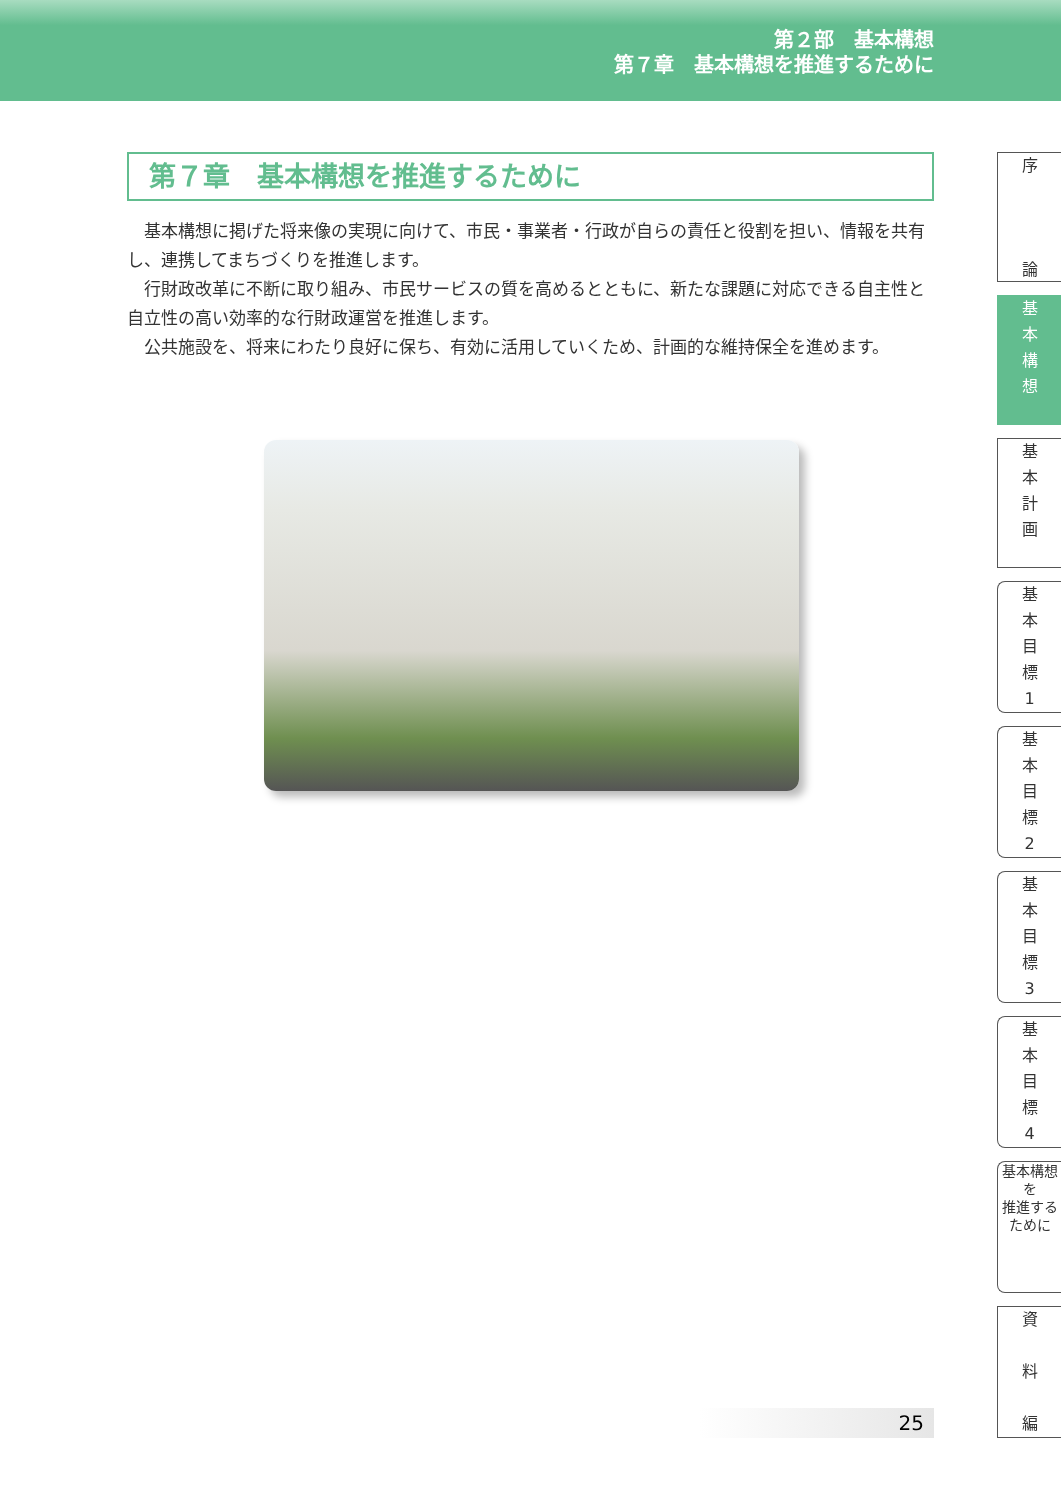第２部　基本構想
第７章　基本構想を推進するために
第７章　基本構想を推進するために
基本構想に掲げた将来像の実現に向けて、市民・事業者・行政が自らの責任と役割を担い、情報を共有し、連携してまちづくりを推進します。
行財政改革に不断に取り組み、市民サービスの質を高めるとともに、新たな課題に対応できる自主性と自立性の高い効率的な行財政運営を推進します。
公共施設を、将来にわたり良好に保ち、有効に活用していくため、計画的な維持保全を進めます。
25
序
論
基
本
構
想
基
本
計
画
基
本
目
標
1
基
本
目
標
2
基
本
目
標
3
基
本
目
標
4
基本構想を
推進するために
資
料
編